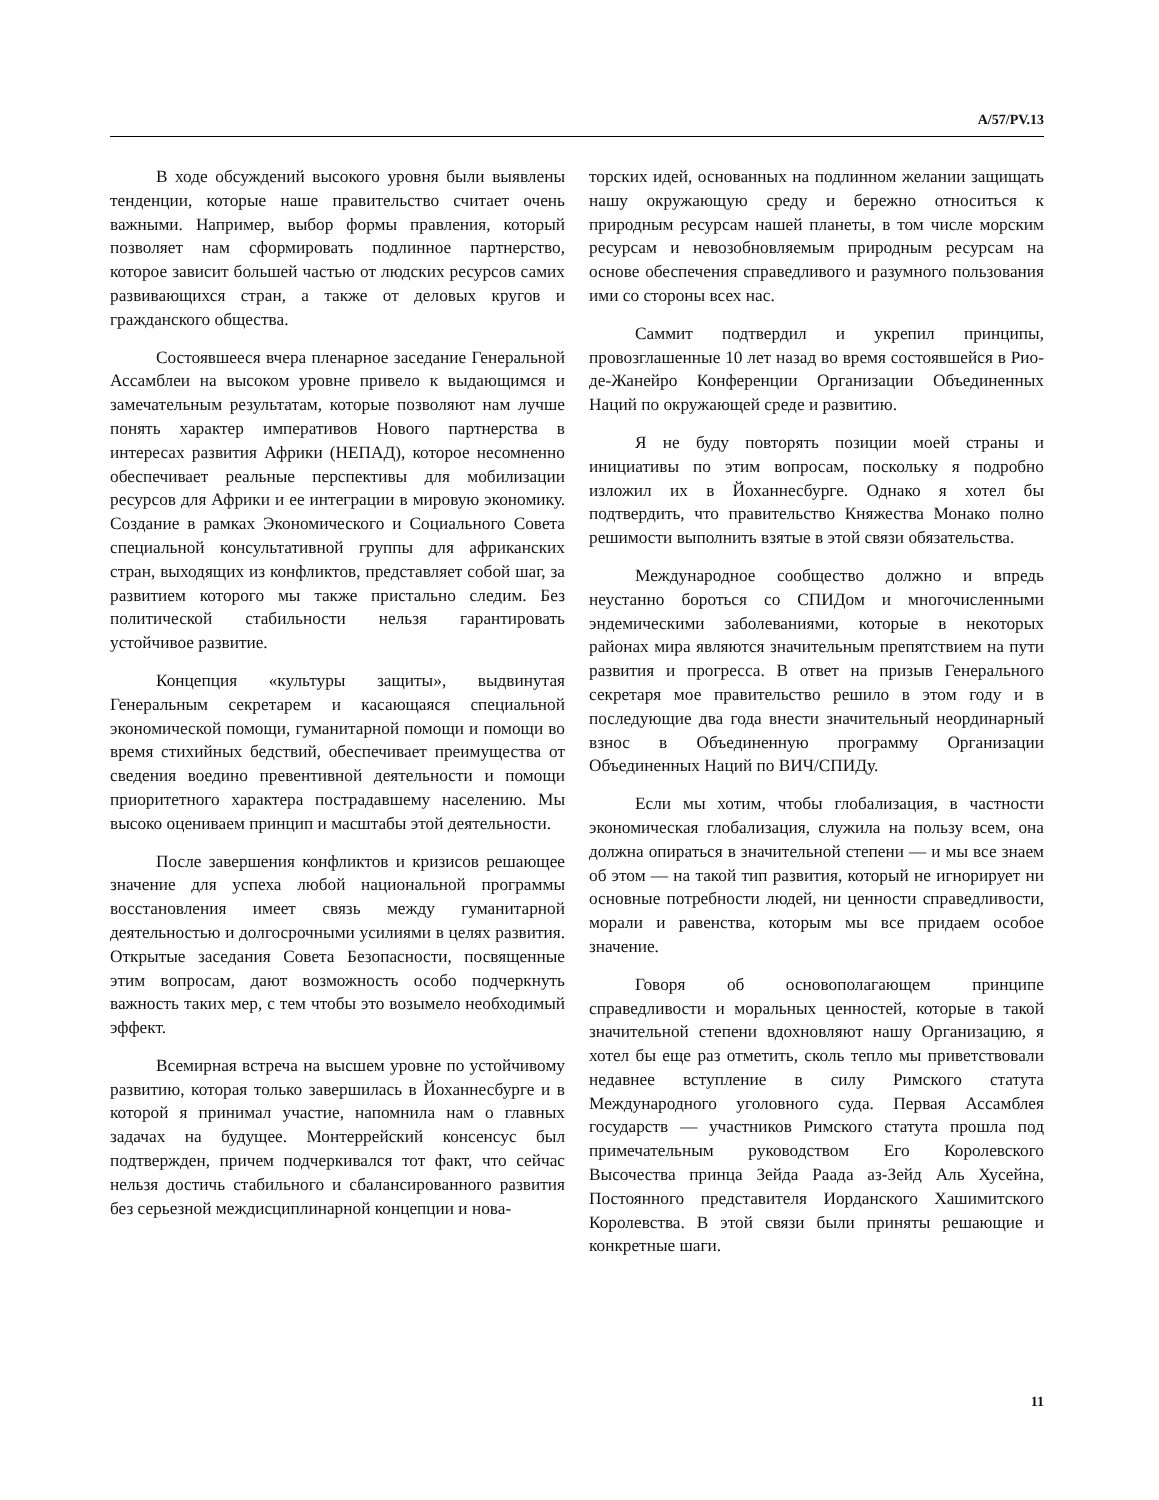A/57/PV.13
В ходе обсуждений высокого уровня были выявлены тенденции, которые наше правительство считает очень важными. Например, выбор формы правления, который позволяет нам сформировать подлинное партнерство, которое зависит большей частью от людских ресурсов самих развивающихся стран, а также от деловых кругов и гражданского общества.
Состоявшееся вчера пленарное заседание Генеральной Ассамблеи на высоком уровне привело к выдающимся и замечательным результатам, которые позволяют нам лучше понять характер императивов Нового партнерства в интересах развития Африки (НЕПАД), которое несомненно обеспечивает реальные перспективы для мобилизации ресурсов для Африки и ее интеграции в мировую экономику. Создание в рамках Экономического и Социального Совета специальной консультативной группы для африканских стран, выходящих из конфликтов, представляет собой шаг, за развитием которого мы также пристально следим. Без политической стабильности нельзя гарантировать устойчивое развитие.
Концепция «культуры защиты», выдвинутая Генеральным секретарем и касающаяся специальной экономической помощи, гуманитарной помощи и помощи во время стихийных бедствий, обеспечивает преимущества от сведения воедино превентивной деятельности и помощи приоритетного характера пострадавшему населению. Мы высоко оцениваем принцип и масштабы этой деятельности.
После завершения конфликтов и кризисов решающее значение для успеха любой национальной программы восстановления имеет связь между гуманитарной деятельностью и долгосрочными усилиями в целях развития. Открытые заседания Совета Безопасности, посвященные этим вопросам, дают возможность особо подчеркнуть важность таких мер, с тем чтобы это возымело необходимый эффект.
Всемирная встреча на высшем уровне по устойчивому развитию, которая только завершилась в Йоханнесбурге и в которой я принимал участие, напомнила нам о главных задачах на будущее. Монтеррейский консенсус был подтвержден, причем подчеркивался тот факт, что сейчас нельзя достичь стабильного и сбалансированного развития без серьезной междисциплинарной концепции и нова-
торских идей, основанных на подлинном желании защищать нашу окружающую среду и бережно относиться к природным ресурсам нашей планеты, в том числе морским ресурсам и невозобновляемым природным ресурсам на основе обеспечения справедливого и разумного пользования ими со стороны всех нас.
Саммит подтвердил и укрепил принципы, провозглашенные 10 лет назад во время состоявшейся в Рио-де-Жанейро Конференции Организации Объединенных Наций по окружающей среде и развитию.
Я не буду повторять позиции моей страны и инициативы по этим вопросам, поскольку я подробно изложил их в Йоханнесбурге. Однако я хотел бы подтвердить, что правительство Княжества Монако полно решимости выполнить взятые в этой связи обязательства.
Международное сообщество должно и впредь неустанно бороться со СПИДом и многочисленными эндемическими заболеваниями, которые в некоторых районах мира являются значительным препятствием на пути развития и прогресса. В ответ на призыв Генерального секретаря мое правительство решило в этом году и в последующие два года внести значительный неординарный взнос в Объединенную программу Организации Объединенных Наций по ВИЧ/СПИДу.
Если мы хотим, чтобы глобализация, в частности экономическая глобализация, служила на пользу всем, она должна опираться в значительной степени — и мы все знаем об этом — на такой тип развития, который не игнорирует ни основные потребности людей, ни ценности справедливости, морали и равенства, которым мы все придаем особое значение.
Говоря об основополагающем принципе справедливости и моральных ценностей, которые в такой значительной степени вдохновляют нашу Организацию, я хотел бы еще раз отметить, сколь тепло мы приветствовали недавнее вступление в силу Римского статута Международного уголовного суда. Первая Ассамблея государств — участников Римского статута прошла под примечательным руководством Его Королевского Высочества принца Зейда Раада аз-Зейд Аль Хусейна, Постоянного представителя Иорданского Хашимитского Королевства. В этой связи были приняты решающие и конкретные шаги.
11